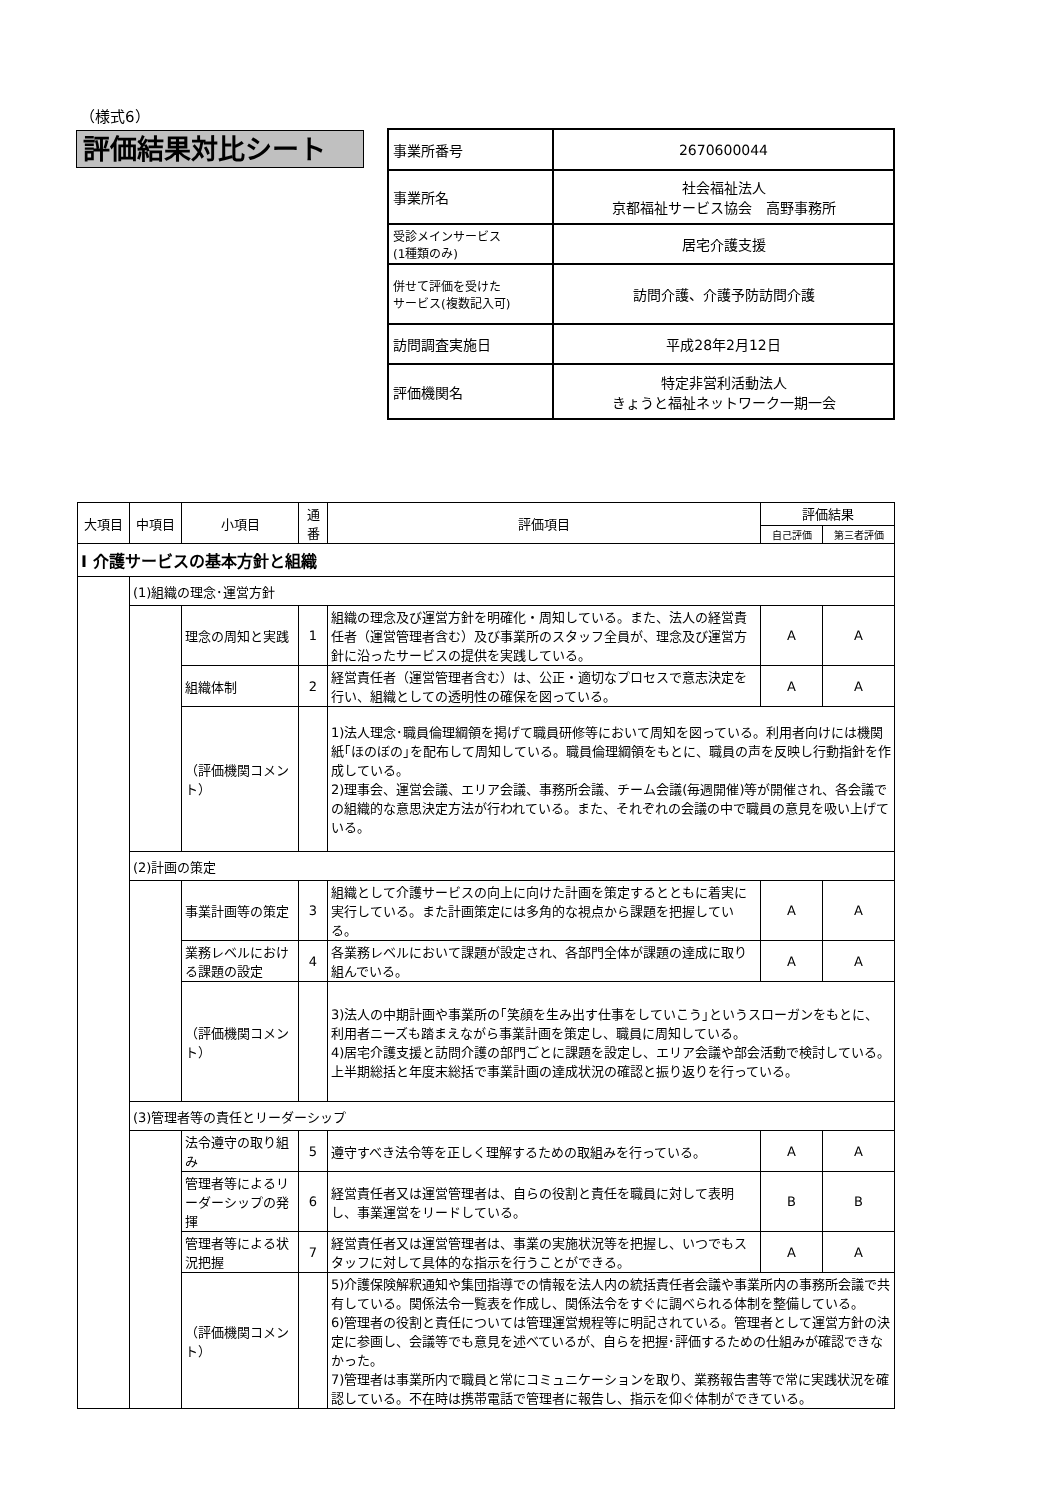（様式6）
評価結果対比シート
| 事業所番号 | 2670600044 |
| 事業所名 | 社会福祉法人 京都福祉サービス協会 高野事務所 |
| 受診メインサービス (1種類のみ) | 居宅介護支援 |
| 併せて評価を受けた サービス(複数記入可) | 訪問介護、介護予防訪問介護 |
| 訪問調査実施日 | 平成28年2月12日 |
| 評価機関名 | 特定非営利活動法人 きょうと福祉ネットワーク一期一会 |
| 大項目 | 中項目 | 小項目 | 通番 | 評価項目 | 評価結果 | |
| --- | --- | --- | --- | --- | --- | --- |
| | | | | | 自己評価 | 第三者評価 |
| Ⅰ 介護サービスの基本方針と組織 | | | | | | |
| | (1)組織の理念･運営方針 | | | | | |
| | | 理念の周知と実践 | 1 | 組織の理念及び運営方針を明確化・周知している。また、法人の経営責任者（運営管理者含む）及び事業所のスタッフ全員が、理念及び運営方針に沿ったサービスの提供を実践している。 | A | A |
| | | 組織体制 | 2 | 経営責任者（運営管理者含む）は、公正・適切なプロセスで意志決定を行い、組織としての透明性の確保を図っている。 | A | A |
| | | （評価機関コメント） | | 1)法人理念･職員倫理綱領を掲げて職員研修等において周知を図っている。利用者向けには機関紙｢ほのぼの｣を配布して周知している。職員倫理綱領をもとに、職員の声を反映し行動指針を作成している。 2)理事会、運営会議、エリア会議、事務所会議、チーム会議(毎週開催)等が開催され、各会議での組織的な意思決定方法が行われている。また、それぞれの会議の中で職員の意見を吸い上げている。 | | |
| | (2)計画の策定 | | | | | |
| | | 事業計画等の策定 | 3 | 組織として介護サービスの向上に向けた計画を策定するとともに着実に実行している。また計画策定には多角的な視点から課題を把握している。 | A | A |
| | | 業務レベルにおける課題の設定 | 4 | 各業務レベルにおいて課題が設定され、各部門全体が課題の達成に取り組んでいる。 | A | A |
| | | （評価機関コメント） | | 3)法人の中期計画や事業所の｢笑顔を生み出す仕事をしていこう｣というスローガンをもとに、利用者ニーズも踏まえながら事業計画を策定し、職員に周知している。 4)居宅介護支援と訪問介護の部門ごとに課題を設定し、エリア会議や部会活動で検討している。上半期総括と年度末総括で事業計画の達成状況の確認と振り返りを行っている。 | | |
| | (3)管理者等の責任とリーダーシップ | | | | | |
| | | 法令遵守の取り組み | 5 | 遵守すべき法令等を正しく理解するための取組みを行っている。 | A | A |
| | | 管理者等によるリーダーシップの発揮 | 6 | 経営責任者又は運営管理者は、自らの役割と責任を職員に対して表明し、事業運営をリードしている。 | B | B |
| | | 管理者等による状況把握 | 7 | 経営責任者又は運営管理者は、事業の実施状況等を把握し、いつでもスタッフに対して具体的な指示を行うことができる。 | A | A |
| | | （評価機関コメント） | | 5)介護保険解釈通知や集団指導での情報を法人内の統括責任者会議や事業所内の事務所会議で共有している。関係法令一覧表を作成し、関係法令をすぐに調べられる体制を整備している。 6)管理者の役割と責任については管理運営規程等に明記されている。管理者として運営方針の決定に参画し、会議等でも意見を述べているが、自らを把握･評価するための仕組みが確認できなかった。 7)管理者は事業所内で職員と常にコミュニケーションを取り、業務報告書等で常に実践状況を確認している。不在時は携帯電話で管理者に報告し、指示を仰ぐ体制ができている。 | | |